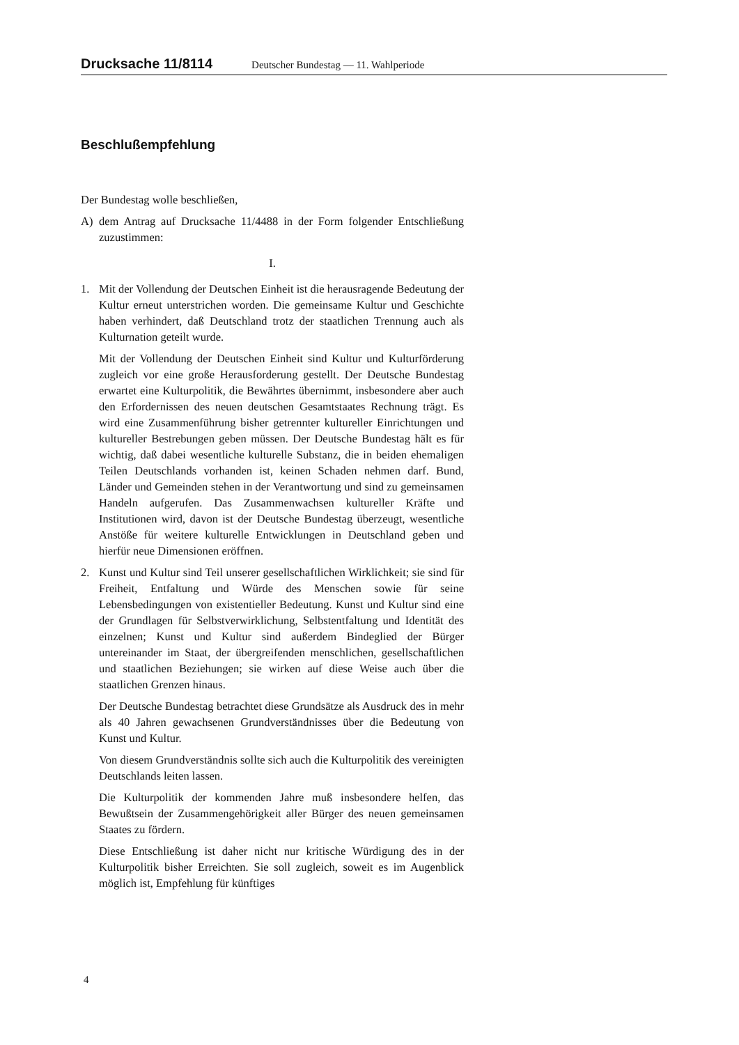Drucksache 11/8114 Deutscher Bundestag — 11. Wahlperiode
Beschlußempfehlung
Der Bundestag wolle beschließen,
A) dem Antrag auf Drucksache 11/4488 in der Form folgender Entschließung zuzustimmen:
I.
1. Mit der Vollendung der Deutschen Einheit ist die herausragende Bedeutung der Kultur erneut unterstrichen worden. Die gemeinsame Kultur und Geschichte haben verhindert, daß Deutschland trotz der staatlichen Trennung auch als Kulturnation geteilt wurde.
Mit der Vollendung der Deutschen Einheit sind Kultur und Kulturförderung zugleich vor eine große Herausforderung gestellt. Der Deutsche Bundestag erwartet eine Kulturpolitik, die Bewährtes übernimmt, insbesondere aber auch den Erfordernissen des neuen deutschen Gesamtstaates Rechnung trägt. Es wird eine Zusammenführung bisher getrennter kultureller Einrichtungen und kultureller Bestrebungen geben müssen. Der Deutsche Bundestag hält es für wichtig, daß dabei wesentliche kulturelle Substanz, die in beiden ehemaligen Teilen Deutschlands vorhanden ist, keinen Schaden nehmen darf. Bund, Länder und Gemeinden stehen in der Verantwortung und sind zu gemeinsamen Handeln aufgerufen. Das Zusammenwachsen kultureller Kräfte und Institutionen wird, davon ist der Deutsche Bundestag überzeugt, wesentliche Anstöße für weitere kulturelle Entwicklungen in Deutschland geben und hierfür neue Dimensionen eröffnen.
2. Kunst und Kultur sind Teil unserer gesellschaftlichen Wirklichkeit; sie sind für Freiheit, Entfaltung und Würde des Menschen sowie für seine Lebensbedingungen von existentieller Bedeutung. Kunst und Kultur sind eine der Grundlagen für Selbstverwirklichung, Selbstentfaltung und Identität des einzelnen; Kunst und Kultur sind außerdem Bindeglied der Bürger untereinander im Staat, der übergreifenden menschlichen, gesellschaftlichen und staatlichen Beziehungen; sie wirken auf diese Weise auch über die staatlichen Grenzen hinaus.
Der Deutsche Bundestag betrachtet diese Grundsätze als Ausdruck des in mehr als 40 Jahren gewachsenen Grundverständnisses über die Bedeutung von Kunst und Kultur.
Von diesem Grundverständnis sollte sich auch die Kulturpolitik des vereinigten Deutschlands leiten lassen.
Die Kulturpolitik der kommenden Jahre muß insbesondere helfen, das Bewußtsein der Zusammengehörigkeit aller Bürger des neuen gemeinsamen Staates zu fördern.
Diese Entschließung ist daher nicht nur kritische Würdigung des in der Kulturpolitik bisher Erreichten. Sie soll zugleich, soweit es im Augenblick möglich ist, Empfehlung für künftiges
4